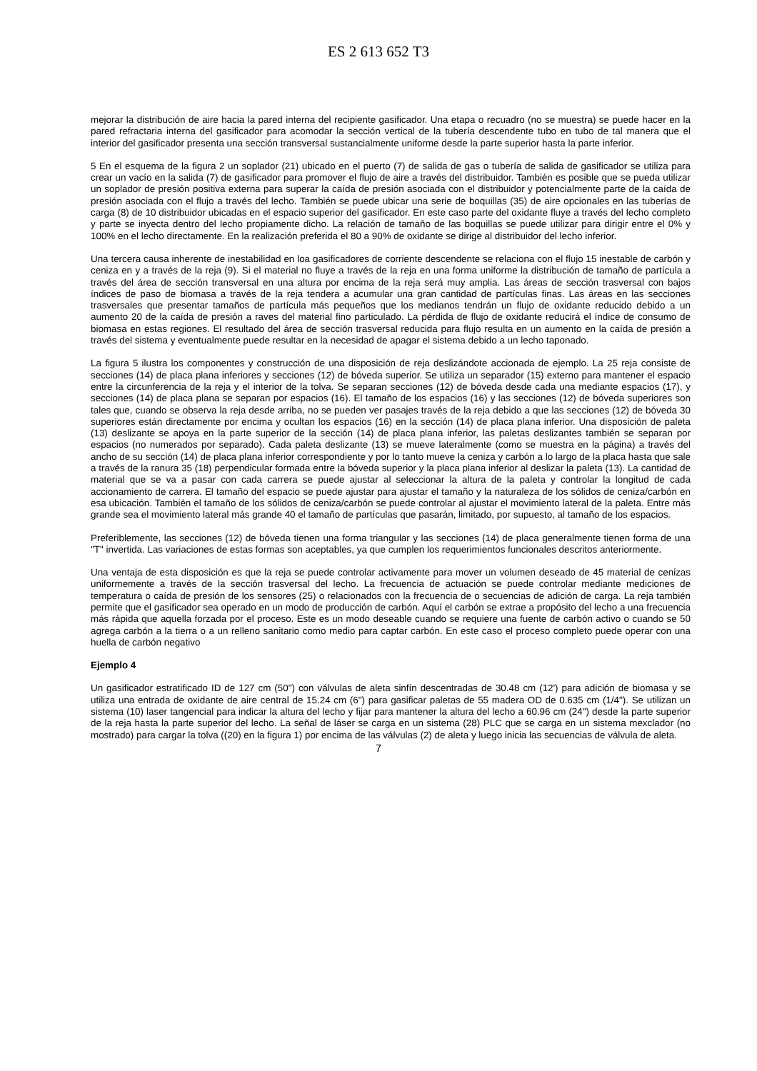ES 2 613 652 T3
mejorar la distribución de aire hacia la pared interna del recipiente gasificador. Una etapa o recuadro (no se muestra) se puede hacer en la pared refractaria interna del gasificador para acomodar la sección vertical de la tubería descendente tubo en tubo de tal manera que el interior del gasificador presenta una sección transversal sustancialmente uniforme desde la parte superior hasta la parte inferior.
5 En el esquema de la figura 2 un soplador (21) ubicado en el puerto (7) de salida de gas o tubería de salida de gasificador se utiliza para crear un vacío en la salida (7) de gasificador para promover el flujo de aire a través del distribuidor. También es posible que se pueda utilizar un soplador de presión positiva externa para superar la caída de presión asociada con el distribuidor y potencialmente parte de la caída de presión asociada con el flujo a través del lecho. También se puede ubicar una serie de boquillas (35) de aire opcionales en las tuberías de carga (8) de 10 distribuidor ubicadas en el espacio superior del gasificador. En este caso parte del oxidante fluye a través del lecho completo y parte se inyecta dentro del lecho propiamente dicho. La relación de tamaño de las boquillas se puede utilizar para dirigir entre el 0% y 100% en el lecho directamente. En la realización preferida el 80 a 90% de oxidante se dirige al distribuidor del lecho inferior.
Una tercera causa inherente de inestabilidad en loa gasificadores de corriente descendente se relaciona con el flujo 15 inestable de carbón y ceniza en y a través de la reja (9). Si el material no fluye a través de la reja en una forma uniforme la distribución de tamaño de partícula a través del área de sección transversal en una altura por encima de la reja será muy amplia. Las áreas de sección trasversal con bajos índices de paso de biomasa a través de la reja tendera a acumular una gran cantidad de partículas finas. Las áreas en las secciones trasversales que presentar tamaños de partícula más pequeños que los medianos tendrán un flujo de oxidante reducido debido a un aumento 20 de la caída de presión a raves del material fino particulado. La pérdida de flujo de oxidante reducirá el índice de consumo de biomasa en estas regiones. El resultado del área de sección trasversal reducida para flujo resulta en un aumento en la caída de presión a través del sistema y eventualmente puede resultar en la necesidad de apagar el sistema debido a un lecho taponado.
La figura 5 ilustra los componentes y construcción de una disposición de reja deslizándote accionada de ejemplo. La 25 reja consiste de secciones (14) de placa plana inferiores y secciones (12) de bóveda superior. Se utiliza un separador (15) externo para mantener el espacio entre la circunferencia de la reja y el interior de la tolva. Se separan secciones (12) de bóveda desde cada una mediante espacios (17), y secciones (14) de placa plana se separan por espacios (16). El tamaño de los espacios (16) y las secciones (12) de bóveda superiores son tales que, cuando se observa la reja desde arriba, no se pueden ver pasajes través de la reja debido a que las secciones (12) de bóveda 30 superiores están directamente por encima y ocultan los espacios (16) en la sección (14) de placa plana inferior. Una disposición de paleta (13) deslizante se apoya en la parte superior de la sección (14) de placa plana inferior, las paletas deslizantes también se separan por espacios (no numerados por separado). Cada paleta deslizante (13) se mueve lateralmente (como se muestra en la página) a través del ancho de su sección (14) de placa plana inferior correspondiente y por lo tanto mueve la ceniza y carbón a lo largo de la placa hasta que sale a través de la ranura 35 (18) perpendicular formada entre la bóveda superior y la placa plana inferior al deslizar la paleta (13). La cantidad de material que se va a pasar con cada carrera se puede ajustar al seleccionar la altura de la paleta y controlar la longitud de cada accionamiento de carrera. El tamaño del espacio se puede ajustar para ajustar el tamaño y la naturaleza de los sólidos de ceniza/carbón en esa ubicación. También el tamaño de los sólidos de ceniza/carbón se puede controlar al ajustar el movimiento lateral de la paleta. Entre más grande sea el movimiento lateral más grande 40 el tamaño de partículas que pasarán, limitado, por supuesto, al tamaño de los espacios.
Preferiblemente, las secciones (12) de bóveda tienen una forma triangular y las secciones (14) de placa generalmente tienen forma de una "T" invertida. Las variaciones de estas formas son aceptables, ya que cumplen los requerimientos funcionales descritos anteriormente.
Una ventaja de esta disposición es que la reja se puede controlar activamente para mover un volumen deseado de 45 material de cenizas uniformemente a través de la sección trasversal del lecho. La frecuencia de actuación se puede controlar mediante mediciones de temperatura o caída de presión de los sensores (25) o relacionados con la frecuencia de o secuencias de adición de carga. La reja también permite que el gasificador sea operado en un modo de producción de carbón. Aquí el carbón se extrae a propósito del lecho a una frecuencia más rápida que aquella forzada por el proceso. Este es un modo deseable cuando se requiere una fuente de carbón activo o cuando se 50 agrega carbón a la tierra o a un relleno sanitario como medio para captar carbón. En este caso el proceso completo puede operar con una huella de carbón negativo
Ejemplo 4
Un gasificador estratificado ID de 127 cm (50") con válvulas de aleta sinfín descentradas de 30.48 cm (12') para adición de biomasa y se utiliza una entrada de oxidante de aire central de 15.24 cm (6") para gasificar paletas de 55 madera OD de 0.635 cm (1/4"). Se utilizan un sistema (10) laser tangencial para indicar la altura del lecho y fijar para mantener la altura del lecho a 60.96 cm (24") desde la parte superior de la reja hasta la parte superior del lecho. La señal de láser se carga en un sistema (28) PLC que se carga en un sistema mexclador (no mostrado) para cargar la tolva ((20) en la figura 1) por encima de las válvulas (2) de aleta y luego inicia las secuencias de válvula de aleta.
7